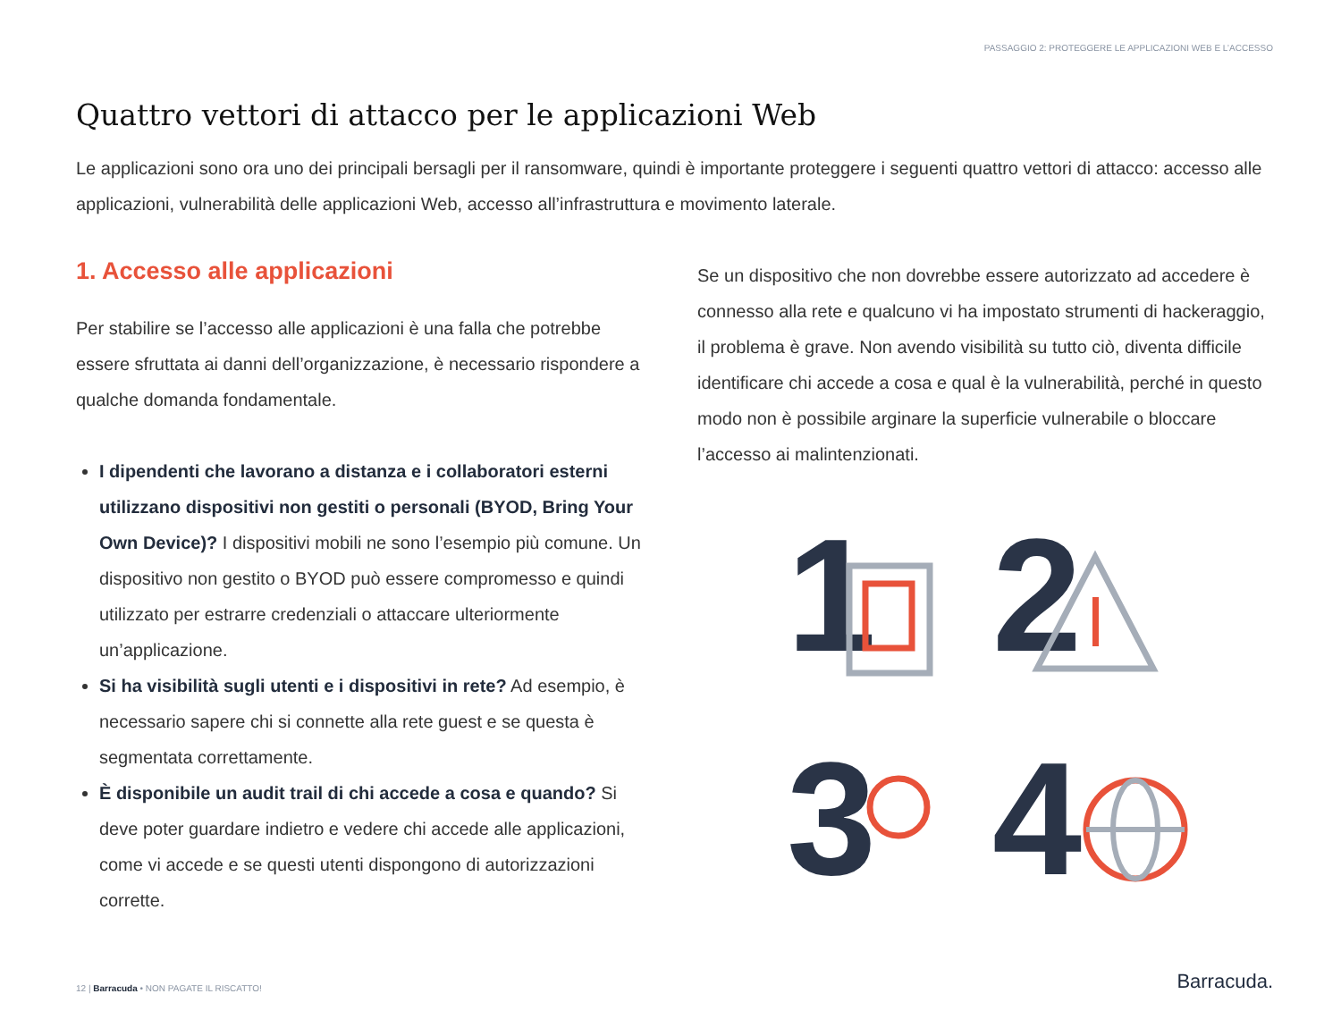PASSAGGIO 2: PROTEGGERE LE APPLICAZIONI WEB E L’ACCESSO
Quattro vettori di attacco per le applicazioni Web
Le applicazioni sono ora uno dei principali bersagli per il ransomware, quindi è importante proteggere i seguenti quattro vettori di attacco: accesso alle applicazioni, vulnerabilità delle applicazioni Web, accesso all’infrastruttura e movimento laterale.
1. Accesso alle applicazioni
Per stabilire se l’accesso alle applicazioni è una falla che potrebbe essere sfruttata ai danni dell’organizzazione, è necessario rispondere a qualche domanda fondamentale.
I dipendenti che lavorano a distanza e i collaboratori esterni utilizzano dispositivi non gestiti o personali (BYOD, Bring Your Own Device)? I dispositivi mobili ne sono l’esempio più comune. Un dispositivo non gestito o BYOD può essere compromesso e quindi utilizzato per estrarre credenziali o attaccare ulteriormente un’applicazione.
Si ha visibilità sugli utenti e i dispositivi in rete? Ad esempio, è necessario sapere chi si connette alla rete guest e se questa è segmentata correttamente.
È disponibile un audit trail di chi accede a cosa e quando? Si deve poter guardare indietro e vedere chi accede alle applicazioni, come vi accede e se questi utenti dispongono di autorizzazioni corrette.
Se un dispositivo che non dovrebbe essere autorizzato ad accedere è connesso alla rete e qualcuno vi ha impostato strumenti di hackeraggio, il problema è grave. Non avendo visibilità su tutto ciò, diventa difficile identificare chi accede a cosa e qual è la vulnerabilità, perché in questo modo non è possibile arginare la superficie vulnerabile o bloccare l’accesso ai malintenzionati.
1
2
3
4
12 | Barracuda • NON PAGATE IL RISCATTO!
Barracuda.